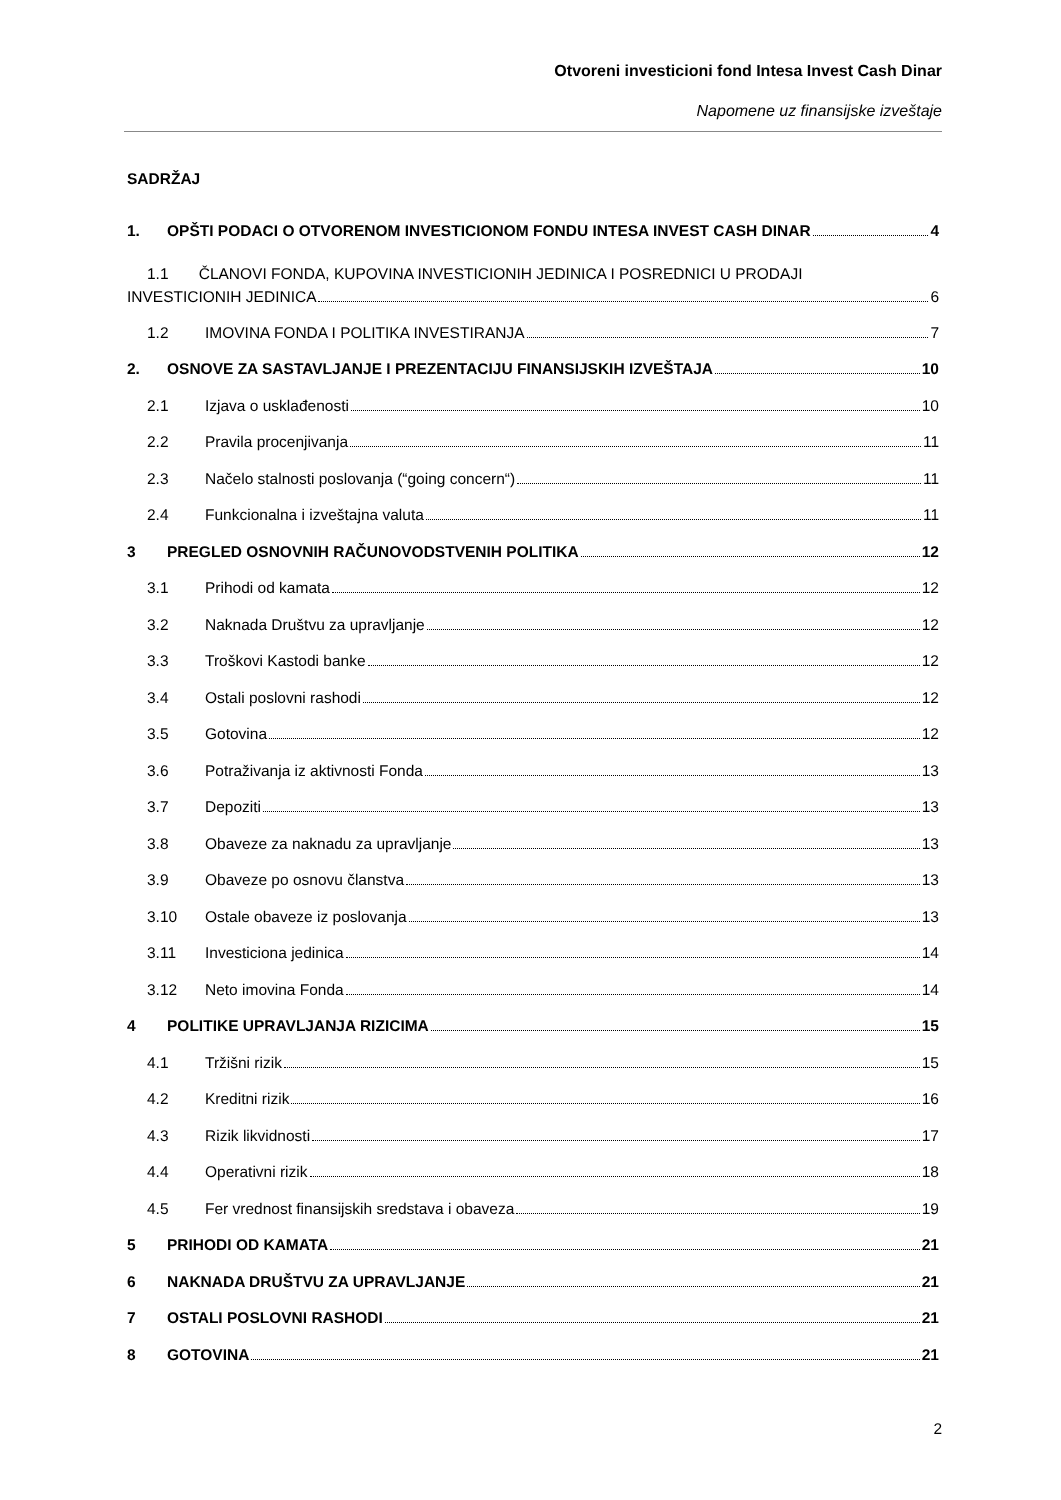Otvoreni investicioni fond Intesa Invest Cash Dinar
Napomene uz finansijske izveštaje
SADRŽAJ
1. OPŠTI PODACI O OTVORENOM INVESTICIONOM FONDU INTESA INVEST CASH DINAR 4
1.1 ČLANOVI FONDA, KUPOVINA INVESTICIONIH JEDINICA I POSREDNICI U PRODAJI
INVESTICIONIH JEDINICA 6
1.2 IMOVINA FONDA I POLITIKA INVESTIRANJA 7
2. OSNOVE ZA SASTAVLJANJE I PREZENTACIJU FINANSIJSKIH IZVEŠTAJA 10
2.1 Izjava o usklađenosti 10
2.2 Pravila procenjivanja 11
2.3 Načelo stalnosti poslovanja (“going concern“) 11
2.4 Funkcionalna i izveštajna valuta 11
3 PREGLED OSNOVNIH RAČUNOVODSTVENIH POLITIKA 12
3.1 Prihodi od kamata 12
3.2 Naknada Društvu za upravljanje 12
3.3 Troškovi Kastodi banke 12
3.4 Ostali poslovni rashodi 12
3.5 Gotovina 12
3.6 Potraživanja iz aktivnosti Fonda 13
3.7 Depoziti 13
3.8 Obaveze za naknadu za upravljanje 13
3.9 Obaveze po osnovu članstva 13
3.10 Ostale obaveze iz poslovanja 13
3.11 Investiciona jedinica 14
3.12 Neto imovina Fonda 14
4 POLITIKE UPRAVLJANJA RIZICIMA 15
4.1 Tržišni rizik 15
4.2 Kreditni rizik 16
4.3 Rizik likvidnosti 17
4.4 Operativni rizik 18
4.5 Fer vrednost finansijskih sredstava i obaveza 19
5 PRIHODI OD KAMATA 21
6 NAKNADA DRUŠTVU ZA UPRAVLJANJE 21
7 OSTALI POSLOVNI RASHODI 21
8 GOTOVINA 21
2